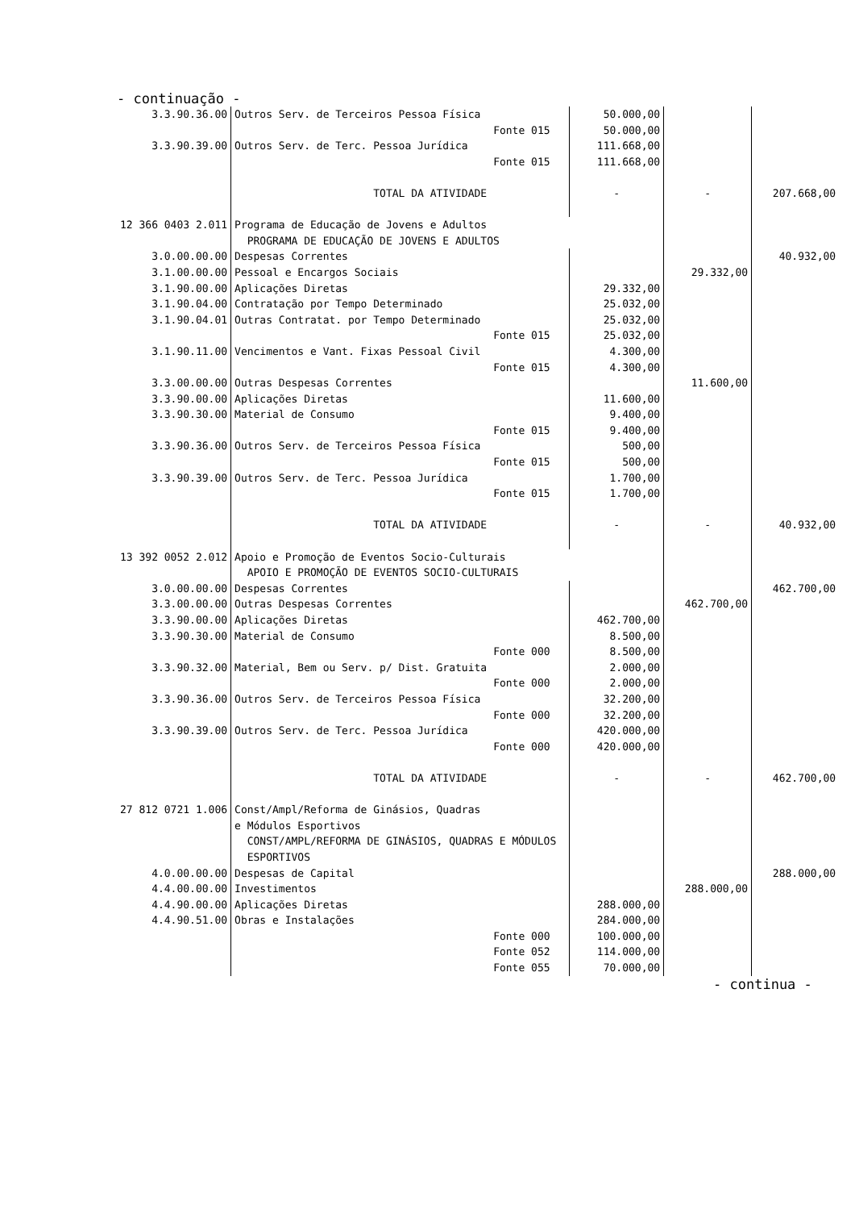- continuação -
| 3.3.90.36.00 | Outros Serv. de Terceiros Pessoa Física | | 50.000,00 | | |
| | | Fonte 015 | 50.000,00 | | |
| 3.3.90.39.00 | Outros Serv. de Terc. Pessoa Jurídica | | 111.668,00 | | |
| | | Fonte 015 | 111.668,00 | | |
| | TOTAL DA ATIVIDADE | | - | - | 207.668,00 |
| 12 366 0403 2.011 | Programa de Educação de Jovens e Adultos PROGRAMA DE EDUCAÇÃO DE JOVENS E ADULTOS | | | | |
| 3.0.00.00.00 | Despesas Correntes | | | | 40.932,00 |
| 3.1.00.00.00 | Pessoal e Encargos Sociais | | | 29.332,00 | |
| 3.1.90.00.00 | Aplicações Diretas | | 29.332,00 | | |
| 3.1.90.04.00 | Contratação por Tempo Determinado | | 25.032,00 | | |
| 3.1.90.04.01 | Outras Contratat. por Tempo Determinado | | 25.032,00 | | |
| | | Fonte 015 | 25.032,00 | | |
| 3.1.90.11.00 | Vencimentos e Vant. Fixas Pessoal Civil | | 4.300,00 | | |
| | | Fonte 015 | 4.300,00 | | |
| 3.3.00.00.00 | Outras Despesas Correntes | | | 11.600,00 | |
| 3.3.90.00.00 | Aplicações Diretas | | 11.600,00 | | |
| 3.3.90.30.00 | Material de Consumo | | 9.400,00 | | |
| | | Fonte 015 | 9.400,00 | | |
| 3.3.90.36.00 | Outros Serv. de Terceiros Pessoa Física | | 500,00 | | |
| | | Fonte 015 | 500,00 | | |
| 3.3.90.39.00 | Outros Serv. de Terc. Pessoa Jurídica | | 1.700,00 | | |
| | | Fonte 015 | 1.700,00 | | |
| | TOTAL DA ATIVIDADE | | - | - | 40.932,00 |
| 13 392 0052 2.012 | Apoio e Promoção de Eventos Socio-Culturais APOIO E PROMOÇÃO DE EVENTOS SOCIO-CULTURAIS | | | | |
| 3.0.00.00.00 | Despesas Correntes | | | | 462.700,00 |
| 3.3.00.00.00 | Outras Despesas Correntes | | | 462.700,00 | |
| 3.3.90.00.00 | Aplicações Diretas | | 462.700,00 | | |
| 3.3.90.30.00 | Material de Consumo | | 8.500,00 | | |
| | | Fonte 000 | 8.500,00 | | |
| 3.3.90.32.00 | Material, Bem ou Serv. p/ Dist. Gratuita | | 2.000,00 | | |
| | | Fonte 000 | 2.000,00 | | |
| 3.3.90.36.00 | Outros Serv. de Terceiros Pessoa Física | | 32.200,00 | | |
| | | Fonte 000 | 32.200,00 | | |
| 3.3.90.39.00 | Outros Serv. de Terc. Pessoa Jurídica | | 420.000,00 | | |
| | | Fonte 000 | 420.000,00 | | |
| | TOTAL DA ATIVIDADE | | - | - | 462.700,00 |
| 27 812 0721 1.006 | Const/Ampl/Reforma de Ginásios, Quadras e Módulos Esportivos CONST/AMPL/REFORMA DE GINÁSIOS, QUADRAS E MÓDULOS ESPORTIVOS | | | | |
| 4.0.00.00.00 | Despesas de Capital | | | | 288.000,00 |
| 4.4.00.00.00 | Investimentos | | | 288.000,00 | |
| 4.4.90.00.00 | Aplicações Diretas | | 288.000,00 | | |
| 4.4.90.51.00 | Obras e Instalações | | 284.000,00 | | |
| | | Fonte 000 | 100.000,00 | | |
| | | Fonte 052 | 114.000,00 | | |
| | | Fonte 055 | 70.000,00 | | |
- continua -